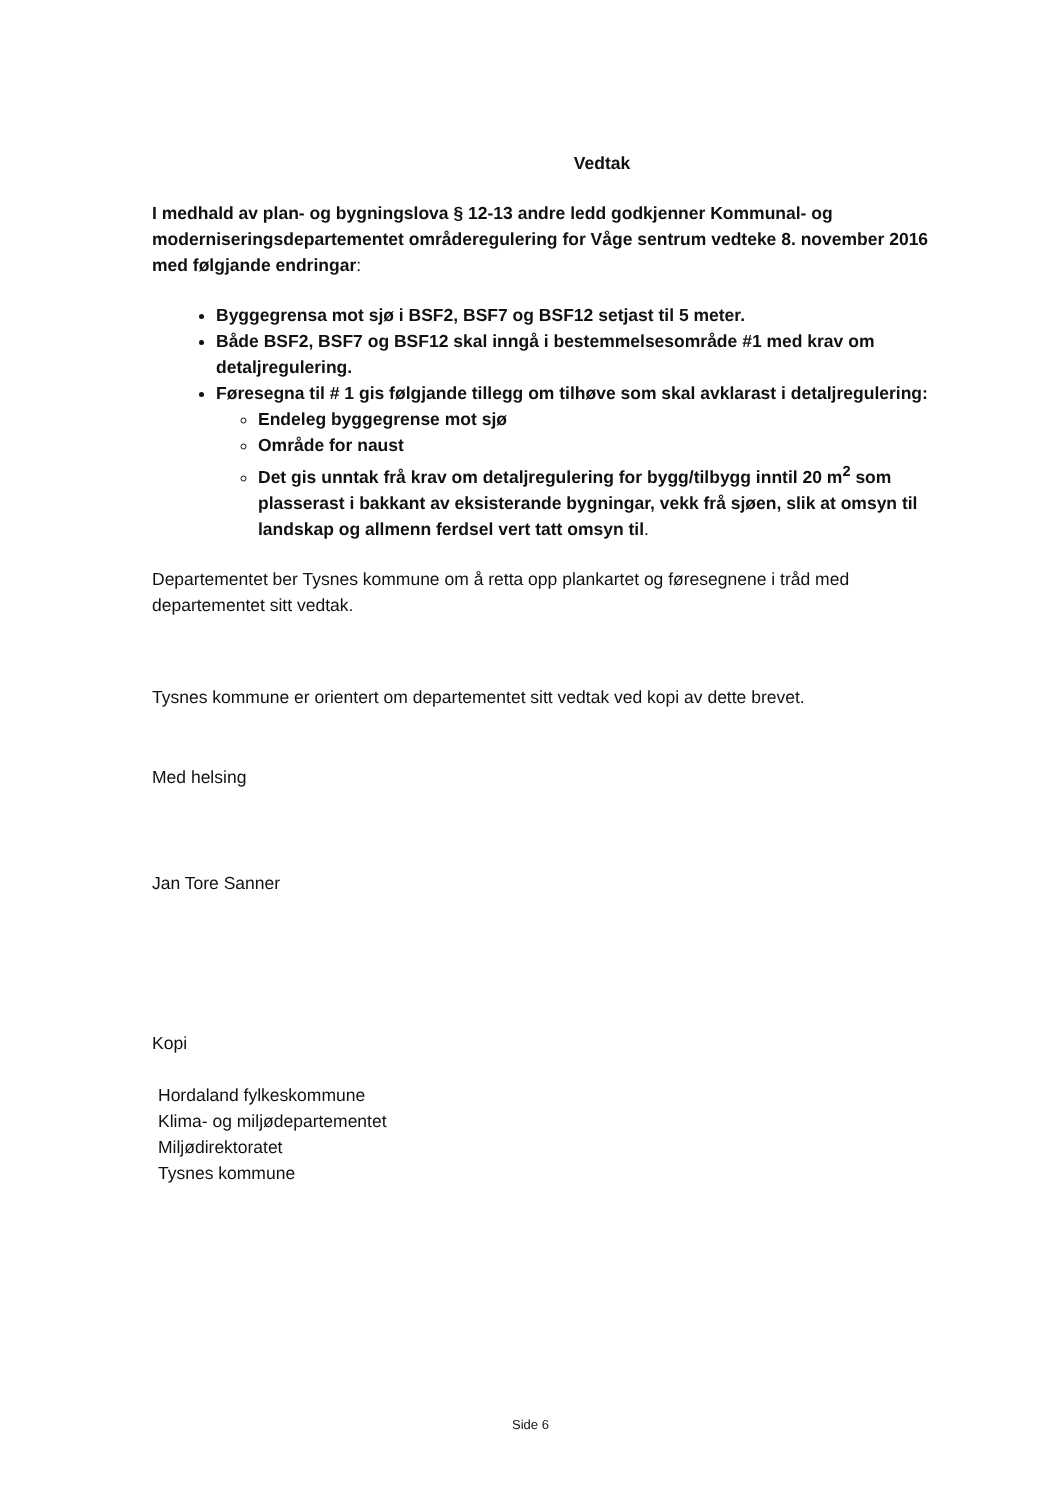Vedtak
I medhald av plan- og bygningslova § 12-13 andre ledd godkjenner Kommunal- og moderniseringsdepartementet områderegulering for Våge sentrum vedteke 8. november 2016 med følgjande endringar:
Byggegrensa mot sjø i BSF2, BSF7 og BSF12 setjast til 5 meter.
Både BSF2, BSF7 og BSF12 skal inngå i bestemmelsesområde #1 med krav om detaljregulering.
Føresegna til # 1 gis følgjande tillegg om tilhøve som skal avklarast i detaljregulering:
Endeleg byggegrense mot sjø
Område for naust
Det gis unntak frå krav om detaljregulering for bygg/tilbygg inntil 20 m<sup>2</sup> som plasserast i bakkant av eksisterande bygningar, vekk frå sjøen, slik at omsyn til landskap og allmenn ferdsel vert tatt omsyn til.
Departementet ber Tysnes kommune om å retta opp plankartet og føresegnene i tråd med departementet sitt vedtak.
Tysnes kommune er orientert om departementet sitt vedtak ved kopi av dette brevet.
Med helsing
Jan Tore Sanner
Kopi
Hordaland fylkeskommune
Klima- og miljødepartementet
Miljødirektoratet
Tysnes kommune
Side 6